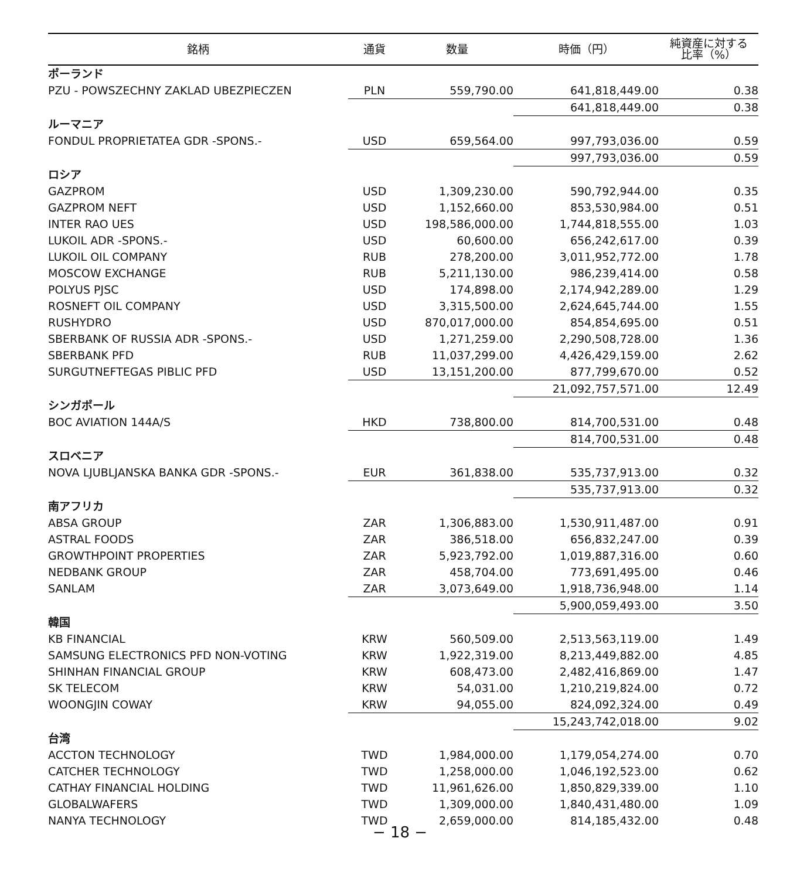| 銘柄 | 通貨 | 数量 | 時価（円） | 純資産に対する 比率（%） |
| --- | --- | --- | --- | --- |
| ポーランド | | | | |
| PZU - POWSZECHNY ZAKLAD UBEZPIECZEN | PLN | 559,790.00 | 641,818,449.00 | 0.38 |
| | | | 641,818,449.00 | 0.38 |
| ルーマニア | | | | |
| FONDUL PROPRIETATEA GDR -SPONS.- | USD | 659,564.00 | 997,793,036.00 | 0.59 |
| | | | 997,793,036.00 | 0.59 |
| ロシア | | | | |
| GAZPROM | USD | 1,309,230.00 | 590,792,944.00 | 0.35 |
| GAZPROM NEFT | USD | 1,152,660.00 | 853,530,984.00 | 0.51 |
| INTER RAO UES | USD | 198,586,000.00 | 1,744,818,555.00 | 1.03 |
| LUKOIL ADR -SPONS.- | USD | 60,600.00 | 656,242,617.00 | 0.39 |
| LUKOIL OIL COMPANY | RUB | 278,200.00 | 3,011,952,772.00 | 1.78 |
| MOSCOW EXCHANGE | RUB | 5,211,130.00 | 986,239,414.00 | 0.58 |
| POLYUS PJSC | USD | 174,898.00 | 2,174,942,289.00 | 1.29 |
| ROSNEFT OIL COMPANY | USD | 3,315,500.00 | 2,624,645,744.00 | 1.55 |
| RUSHYDRO | USD | 870,017,000.00 | 854,854,695.00 | 0.51 |
| SBERBANK OF RUSSIA ADR -SPONS.- | USD | 1,271,259.00 | 2,290,508,728.00 | 1.36 |
| SBERBANK PFD | RUB | 11,037,299.00 | 4,426,429,159.00 | 2.62 |
| SURGUTNEFTEGAS PIBLIC PFD | USD | 13,151,200.00 | 877,799,670.00 | 0.52 |
| | | | 21,092,757,571.00 | 12.49 |
| シンガポール | | | | |
| BOC AVIATION 144A/S | HKD | 738,800.00 | 814,700,531.00 | 0.48 |
| | | | 814,700,531.00 | 0.48 |
| スロベニア | | | | |
| NOVA LJUBLJANSKA BANKA GDR -SPONS.- | EUR | 361,838.00 | 535,737,913.00 | 0.32 |
| | | | 535,737,913.00 | 0.32 |
| 南アフリカ | | | | |
| ABSA GROUP | ZAR | 1,306,883.00 | 1,530,911,487.00 | 0.91 |
| ASTRAL FOODS | ZAR | 386,518.00 | 656,832,247.00 | 0.39 |
| GROWTHPOINT PROPERTIES | ZAR | 5,923,792.00 | 1,019,887,316.00 | 0.60 |
| NEDBANK GROUP | ZAR | 458,704.00 | 773,691,495.00 | 0.46 |
| SANLAM | ZAR | 3,073,649.00 | 1,918,736,948.00 | 1.14 |
| | | | 5,900,059,493.00 | 3.50 |
| 韓国 | | | | |
| KB FINANCIAL | KRW | 560,509.00 | 2,513,563,119.00 | 1.49 |
| SAMSUNG ELECTRONICS PFD NON-VOTING | KRW | 1,922,319.00 | 8,213,449,882.00 | 4.85 |
| SHINHAN FINANCIAL GROUP | KRW | 608,473.00 | 2,482,416,869.00 | 1.47 |
| SK TELECOM | KRW | 54,031.00 | 1,210,219,824.00 | 0.72 |
| WOONGJIN COWAY | KRW | 94,055.00 | 824,092,324.00 | 0.49 |
| | | | 15,243,742,018.00 | 9.02 |
| 台湾 | | | | |
| ACCTON TECHNOLOGY | TWD | 1,984,000.00 | 1,179,054,274.00 | 0.70 |
| CATCHER TECHNOLOGY | TWD | 1,258,000.00 | 1,046,192,523.00 | 0.62 |
| CATHAY FINANCIAL HOLDING | TWD | 11,961,626.00 | 1,850,829,339.00 | 1.10 |
| GLOBALWAFERS | TWD | 1,309,000.00 | 1,840,431,480.00 | 1.09 |
| NANYA TECHNOLOGY | TWD | 2,659,000.00 | 814,185,432.00 | 0.48 |
− 18 −